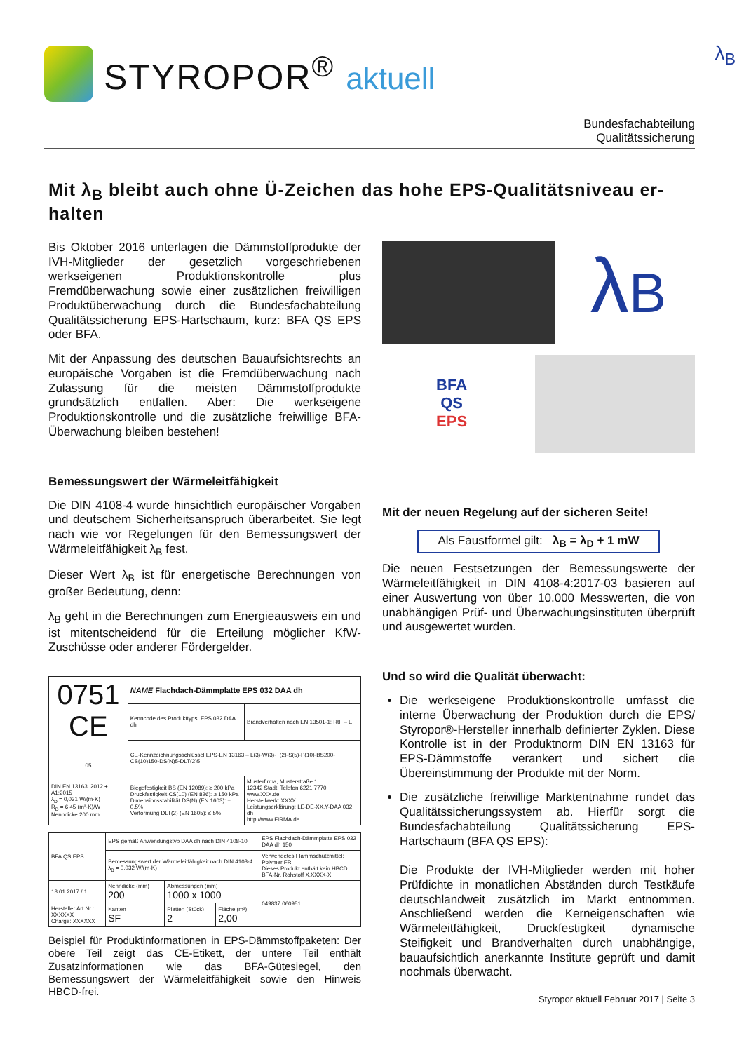STYROPOR<sup>®</sup> aktuell
λ<sub>B</sub>
Bundesfachabteilung
Qualitätssicherung
Mit λ<sub>B</sub> bleibt auch ohne Ü-Zeichen das hohe EPS-Qualitätsniveau er-halten
Bis Oktober 2016 unterlagen die Dämmstoffprodukte der IVH-Mitglieder der gesetzlich vorgeschriebenen werkseigenen Produktionskontrolle plus Fremdüberwachung sowie einer zusätzlichen freiwilligen Produktüberwachung durch die Bundesfachabteilung Qualitätssicherung EPS-Hartschaum, kurz: BFA QS EPS oder BFA.
Mit der Anpassung des deutschen Bauaufsichtsrechts an europäische Vorgaben ist die Fremdüberwachung nach Zulassung für die meisten Dämmstoffprodukte grundsätzlich entfallen. Aber: Die werkseigene Produktionskontrolle und die zusätzliche freiwillige BFA-Überwachung bleiben bestehen!
Bemessungswert der Wärmeleitfähigkeit
Die DIN 4108-4 wurde hinsichtlich europäischer Vorgaben und deutschem Sicherheitsanspruch überarbeitet. Sie legt nach wie vor Regelungen für den Bemessungswert der Wärmeleitfähigkeit λ<sub>B</sub> fest.
Dieser Wert λ<sub>B</sub> ist für energetische Berechnungen von großer Bedeutung, denn:
λ<sub>B</sub> geht in die Berechnungen zum Energieausweis ein und ist mitentscheidend für die Erteilung möglicher KfW-Zuschüsse oder anderer Fördergelder.
| 0751 CE 05 | NAME Flachdach-Dämmplatte EPS 032 DAA dh | |
| | Kenncode des Produkttyps: EPS 032 DAA dh | Brandverhalten nach EN 13501-1: RtF – E |
| | CE-Kennzeichnungsschlüssel EPS-EN 13163 – L(3)-W(3)-T(2)-S(5)-P(10)-BS200-CS(10)150-DS(N)5-DLT(2)5 | |
| DIN EN 13163: 2012 + A1:2015 λ<sub>D</sub> = 0,031 W/(m·K) R<sub>D</sub> = 6,45 (m²·K)/W Nenndicke 200 mm | Biegefestigkeit BS (EN 12089): ≥ 200 kPa Druckfestigkeit CS(10) (EN 826): ≥ 150 kPa Dimensionsstabilität DS(N) (EN 1603): ± 0,5% Verformung DLT(2) (EN 1605): ≤ 5% | Musterfirma, Musterstraße 1 12342 Stadt, Telefon 6221 7770 www.XXX.de Herstellwerk: XXXX Leistungserklärung: LE-DE-XX.Y-DAA 032 dh http://www.FIRMA.de |
| BFA QS EPS | EPS gemäß Anwendungstyp DAA dh nach DIN 4108-10 | | | EPS Flachdach-Dämmplatte EPS 032 DAA dh 150 |
| | Bemessungswert der Wärmeleitfähigkeit nach DIN 4108-4 λ<sub>B</sub> = 0,032 W/(m·K) | | | Verwendetes Flammschutzmittel: Polymer FR Dieses Produkt enthält kein HBCD BFA-Nr. Rohstoff X.XXXX-X |
| 13.01.2017 / 1 | Nenndicke (mm) 200 | Abmessungen (mm) 1000 x 1000 | | 049837 060951 |
| Hersteller Art.Nr.: XXXXXX Charge: XXXXXX | Kanten SF | Platten (Stück) 2 | Fläche (m²) 2,00 | |
Beispiel für Produktinformationen in EPS-Dämmstoffpaketen: Der obere Teil zeigt das CE-Etikett, der untere Teil enthält Zusatzinformationen wie das BFA-Gütesiegel, den Bemessungswert der Wärmeleitfähigkeit sowie den Hinweis HBCD-frei.
λB
BFA
QS
EPS
Mit der neuen Regelung auf der sicheren Seite!
Als Faustformel gilt: λ<sub>B</sub> = λ<sub>D</sub> + 1 mW
Die neuen Festsetzungen der Bemessungswerte der Wärmeleitfähigkeit in DIN 4108-4:2017-03 basieren auf einer Auswertung von über 10.000 Messwerten, die von unabhängigen Prüf- und Überwachungsinstituten überprüft und ausgewertet wurden.
Und so wird die Qualität überwacht:
Die werkseigene Produktionskontrolle umfasst die interne Überwachung der Produktion durch die EPS/ Styropor®-Hersteller innerhalb definierter Zyklen. Diese Kontrolle ist in der Produktnorm DIN EN 13163 für EPS-Dämmstoffe verankert und sichert die Übereinstimmung der Produkte mit der Norm.
Die zusätzliche freiwillige Marktentnahme rundet das Qualitätssicherungssystem ab. Hierfür sorgt die Bundesfachabteilung Qualitätssicherung EPS-Hartschaum (BFA QS EPS):
Die Produkte der IVH-Mitglieder werden mit hoher Prüfdichte in monatlichen Abständen durch Testkäufe deutschlandweit zusätzlich im Markt entnommen. Anschließend werden die Kerneigenschaften wie Wärmeleitfähigkeit, Druckfestigkeit dynamische Steifigkeit und Brandverhalten durch unabhängige, bauaufsichtlich anerkannte Institute geprüft und damit nochmals überwacht.
Styropor aktuell Februar 2017 | Seite 3